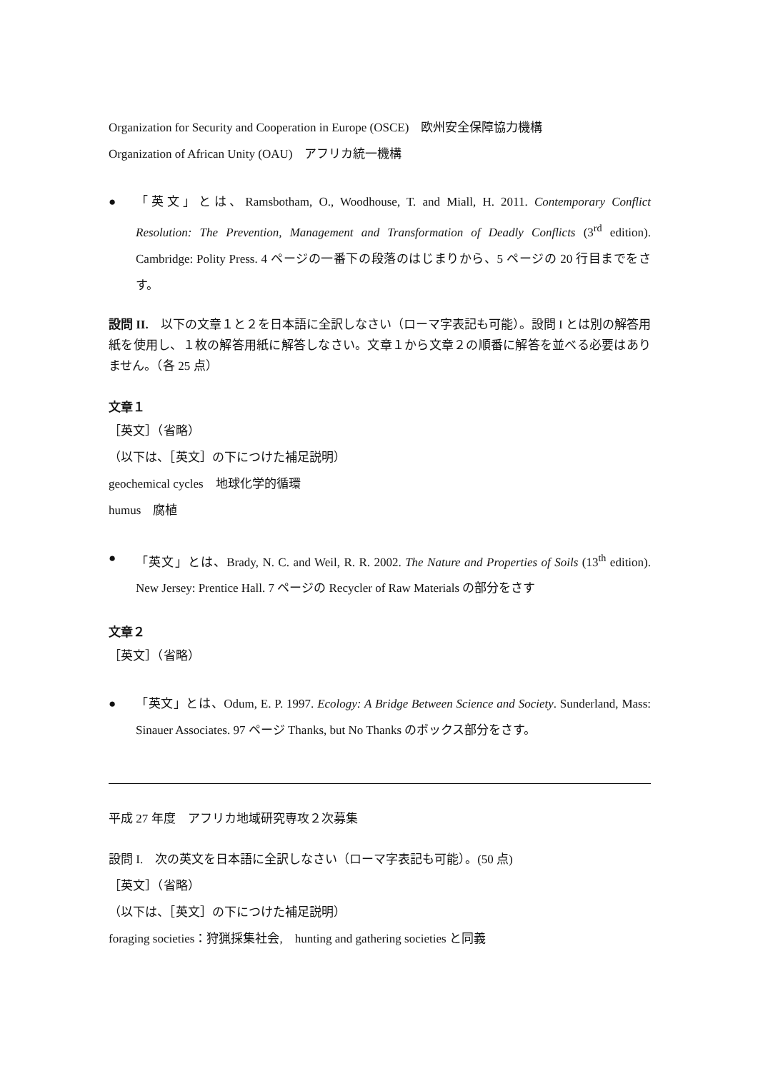Organization for Security and Cooperation in Europe (OSCE)　欧州安全保障協力機構
Organization of African Unity (OAU)　アフリカ統一機構
● 「英文」とは、Ramsbotham, O., Woodhouse, T. and Miall, H. 2011. Contemporary Conflict Resolution: The Prevention, Management and Transformation of Deadly Conflicts (3<sup>rd</sup> edition). Cambridge: Polity Press. 4 ページの一番下の段落のはじまりから、5 ページの 20 行目までをさす。
設問 II.　以下の文章１と２を日本語に全訳しなさい（ローマ字表記も可能）。設問 I とは別の解答用紙を使用し、１枚の解答用紙に解答しなさい。文章１から文章２の順番に解答を並べる必要はありません。（各 25 点）
文章１
［英文］（省略）
（以下は、［英文］の下につけた補足説明）
geochemical cycles　地球化学的循環
humus　腐植
● 「英文」とは、Brady, N. C. and Weil, R. R. 2002. The Nature and Properties of Soils (13<sup>th</sup> edition). New Jersey: Prentice Hall. 7 ページの Recycler of Raw Materials の部分をさす
文章２
［英文］（省略）
● 「英文」とは、Odum, E. P. 1997. Ecology: A Bridge Between Science and Society. Sunderland, Mass: Sinauer Associates. 97 ページ Thanks, but No Thanks のボックス部分をさす。
平成 27 年度　アフリカ地域研究専攻２次募集
設問 I.　次の英文を日本語に全訳しなさい（ローマ字表記も可能）。(50 点)
［英文］（省略）
（以下は、［英文］の下につけた補足説明）
foraging societies：狩猟採集社会,　hunting and gathering societies と同義